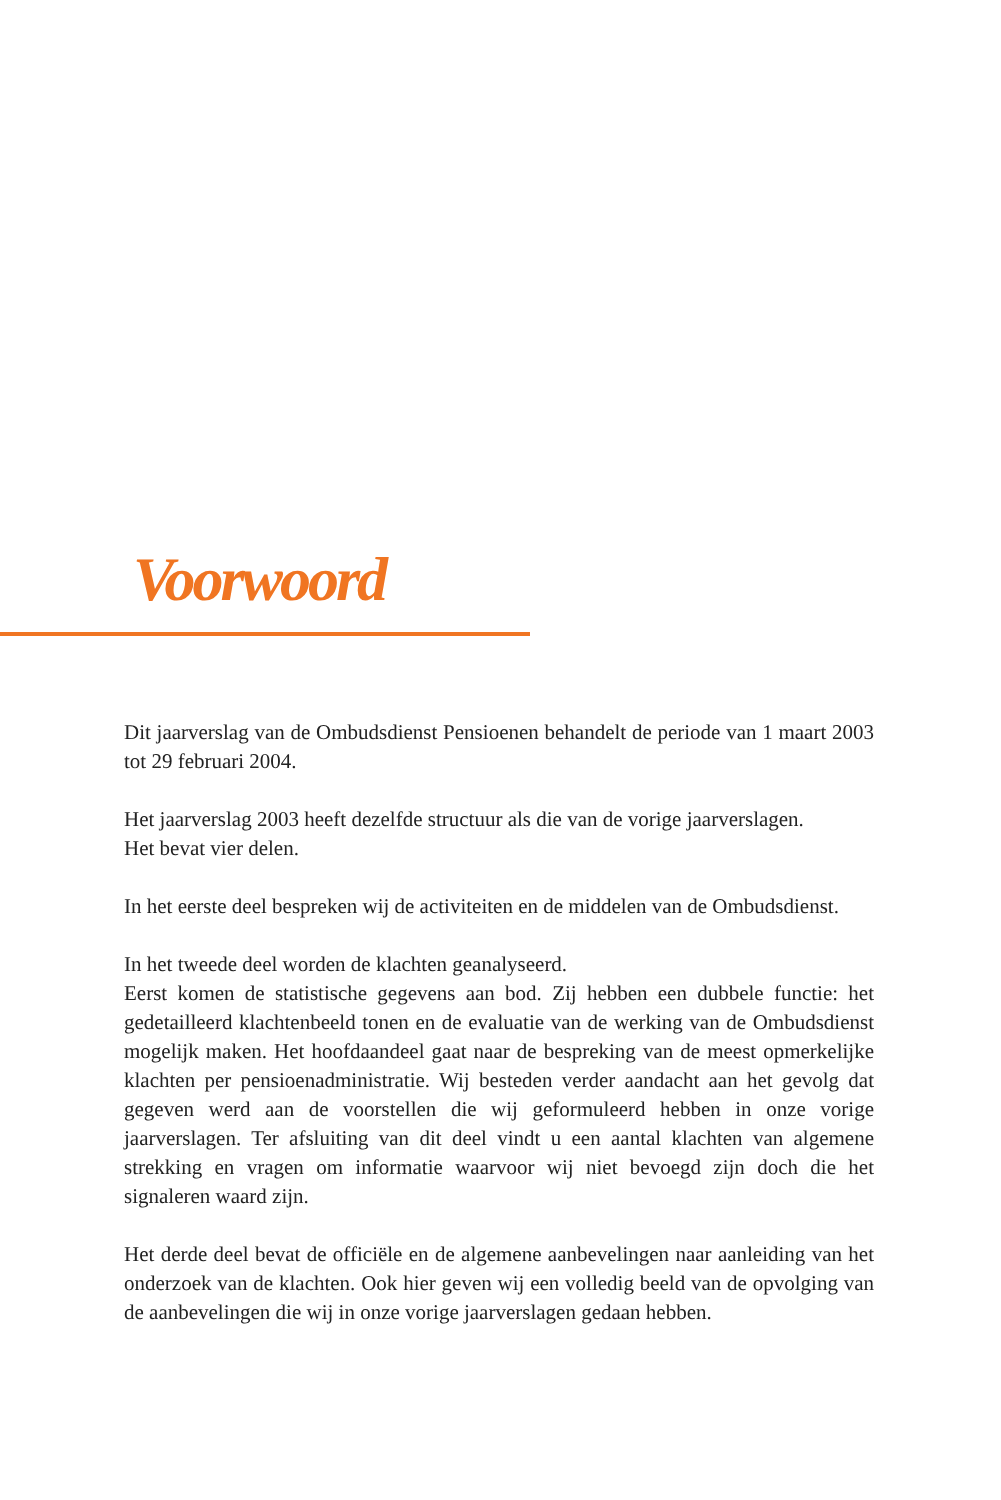Voorwoord
Dit jaarverslag van de Ombudsdienst Pensioenen behandelt de periode van 1 maart 2003 tot 29 februari 2004.
Het jaarverslag 2003 heeft dezelfde structuur als die van de vorige jaarverslagen.
Het bevat vier delen.
In het eerste deel bespreken wij de activiteiten en de middelen van de Ombudsdienst.
In het tweede deel worden de klachten geanalyseerd.
Eerst komen de statistische gegevens aan bod. Zij hebben een dubbele functie: het gedetailleerd klachtenbeeld tonen en de evaluatie van de werking van de Ombudsdienst mogelijk maken. Het hoofdaandeel gaat naar de bespreking van de meest opmerkelijke klachten per pensioenadministratie. Wij besteden verder aandacht aan het gevolg dat gegeven werd aan de voorstellen die wij geformuleerd hebben in onze vorige jaarverslagen. Ter afsluiting van dit deel vindt u een aantal klachten van algemene strekking en vragen om informatie waarvoor wij niet bevoegd zijn doch die het signaleren waard zijn.
Het derde deel bevat de officiële en de algemene aanbevelingen naar aanleiding van het onderzoek van de klachten. Ook hier geven wij een volledig beeld van de opvolging van de aanbevelingen die wij in onze vorige jaarverslagen gedaan hebben.